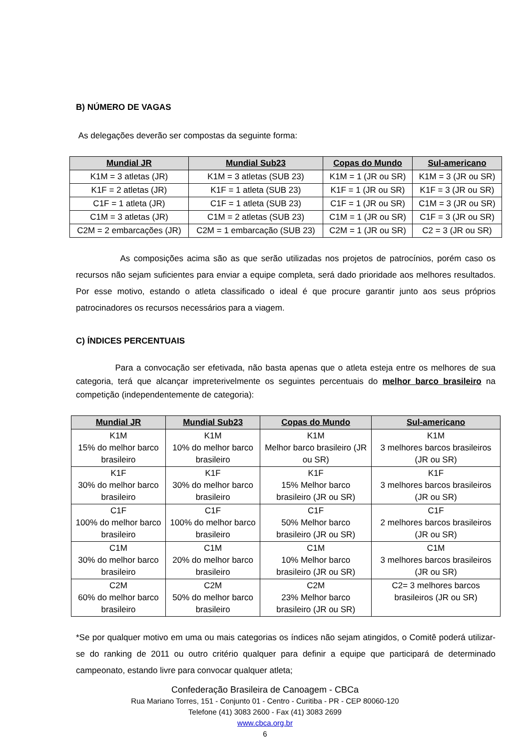B) NÚMERO DE VAGAS
As delegações deverão ser compostas da seguinte forma:
| Mundial JR | Mundial Sub23 | Copas do Mundo | Sul-americano |
| --- | --- | --- | --- |
| K1M = 3 atletas (JR) | K1M = 3 atletas (SUB 23) | K1M = 1 (JR ou SR) | K1M = 3 (JR ou SR) |
| K1F = 2 atletas (JR) | K1F = 1 atleta (SUB 23) | K1F = 1 (JR ou SR) | K1F = 3 (JR ou SR) |
| C1F = 1 atleta (JR) | C1F = 1 atleta (SUB 23) | C1F = 1 (JR ou SR) | C1M = 3 (JR ou SR) |
| C1M = 3 atletas (JR) | C1M = 2 atletas (SUB 23) | C1M = 1 (JR ou SR) | C1F = 3 (JR ou SR) |
| C2M = 2 embarcações (JR) | C2M = 1 embarcação (SUB 23) | C2M = 1 (JR ou SR) | C2 = 3 (JR ou SR) |
As composições acima são as que serão utilizadas nos projetos de patrocínios, porém caso os recursos não sejam suficientes para enviar a equipe completa, será dado prioridade aos melhores resultados. Por esse motivo, estando o atleta classificado o ideal é que procure garantir junto aos seus próprios patrocinadores os recursos necessários para a viagem.
C) ÍNDICES PERCENTUAIS
Para a convocação ser efetivada, não basta apenas que o atleta esteja entre os melhores de sua categoria, terá que alcançar impreterivelmente os seguintes percentuais do melhor barco brasileiro na competição (independentemente de categoria):
| Mundial JR | Mundial Sub23 | Copas do Mundo | Sul-americano |
| --- | --- | --- | --- |
| K1M 15% do melhor barco brasileiro | K1M 10% do melhor barco brasileiro | K1M Melhor barco brasileiro (JR ou SR) | K1M 3 melhores barcos brasileiros (JR ou SR) |
| K1F 30% do melhor barco brasileiro | K1F 30% do melhor barco brasileiro | K1F 15% Melhor barco brasileiro (JR ou SR) | K1F 3 melhores barcos brasileiros (JR ou SR) |
| C1F 100% do melhor barco brasileiro | C1F 100% do melhor barco brasileiro | C1F 50% Melhor barco brasileiro (JR ou SR) | C1F 2 melhores barcos brasileiros (JR ou SR) |
| C1M 30% do melhor barco brasileiro | C1M 20% do melhor barco brasileiro | C1M 10% Melhor barco brasileiro (JR ou SR) | C1M 3 melhores barcos brasileiros (JR ou SR) |
| C2M 60% do melhor barco brasileiro | C2M 50% do melhor barco brasileiro | C2M 23% Melhor barco brasileiro (JR ou SR) | C2= 3 melhores barcos brasileiros (JR ou SR) |
*Se por qualquer motivo em uma ou mais categorias os índices não sejam atingidos, o Comitê poderá utilizar-se do ranking de 2011 ou outro critério qualquer para definir a equipe que participará de determinado campeonato, estando livre para convocar qualquer atleta;
Confederação Brasileira de Canoagem - CBCa
Rua Mariano Torres, 151 - Conjunto 01 - Centro - Curitiba - PR - CEP 80060-120
Telefone (41) 3083 2600 - Fax (41) 3083 2699
www.cbca.org.br
6